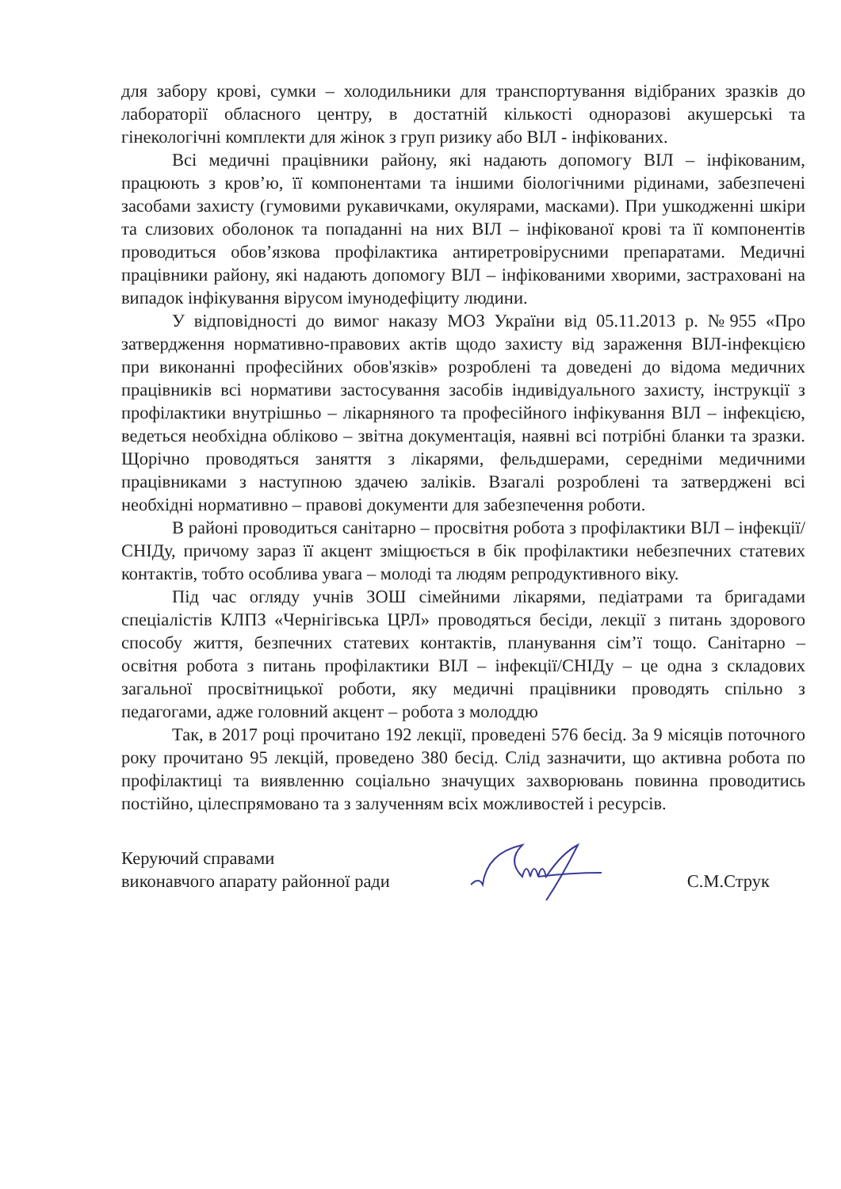для забору крові, сумки – холодильники для транспортування відібраних зразків до лабораторії обласного центру, в достатній кількості одноразові акушерські та гінекологічні комплекти для жінок з груп ризику або ВІЛ - інфікованих.
Всі медичні працівники району, які надають допомогу ВІЛ – інфікованим, працюють з кров’ю, її компонентами та іншими біологічними рідинами, забезпечені засобами захисту (гумовими рукавичками, окулярами, масками). При ушкодженні шкіри та слизових оболонок та попаданні на них ВІЛ – інфікованої крові та її компонентів проводиться обов’язкова профілактика антиретровірусними препаратами. Медичні працівники району, які надають допомогу ВІЛ – інфікованими хворими, застраховані на випадок інфікування вірусом імунодефіциту людини.
У відповідності до вимог наказу МОЗ України від 05.11.2013 р. №955 «Про затвердження нормативно-правових актів щодо захисту від зараження ВІЛ-інфекцією при виконанні професійних обов'язків» розроблені та доведені до відома медичних працівників всі нормативи застосування засобів індивідуального захисту, інструкції з профілактики внутрішньо – лікарняного та професійного інфікування ВІЛ – інфекцією, ведеться необхідна обліково – звітна документація, наявні всі потрібні бланки та зразки. Щорічно проводяться заняття з лікарями, фельдшерами, середніми медичними працівниками з наступною здачею заліків. Взагалі розроблені та затверджені всі необхідні нормативно – правові документи для забезпечення роботи.
В районі проводиться санітарно – просвітня робота з профілактики ВІЛ – інфекції/СНІДу, причому зараз її акцент зміщюється в бік профілактики небезпечних статевих контактів, тобто особлива увага – молоді та людям репродуктивного віку.
Під час огляду учнів ЗОШ сімейними лікарями, педіатрами та бригадами спеціалістів КЛПЗ «Чернігівська ЦРЛ» проводяться бесіди, лекції з питань здорового способу життя, безпечних статевих контактів, планування сім’ї тощо. Санітарно – освітня робота з питань профілактики ВІЛ – інфекції/СНІДу – це одна з складових загальної просвітницької роботи, яку медичні працівники проводять спільно з педагогами, адже головний акцент – робота з молоддю
Так, в 2017 році прочитано 192 лекції, проведені 576 бесід. За 9 місяців поточного року прочитано 95 лекцій, проведено 380 бесід. Слід зазначити, що активна робота по профілактиці та виявленню соціально значущих захворювань повинна проводитись постійно, цілеспрямовано та з залученням всіх можливостей і ресурсів.
Керуючий справами
виконавчого апарату районної ради
С.М.Струк